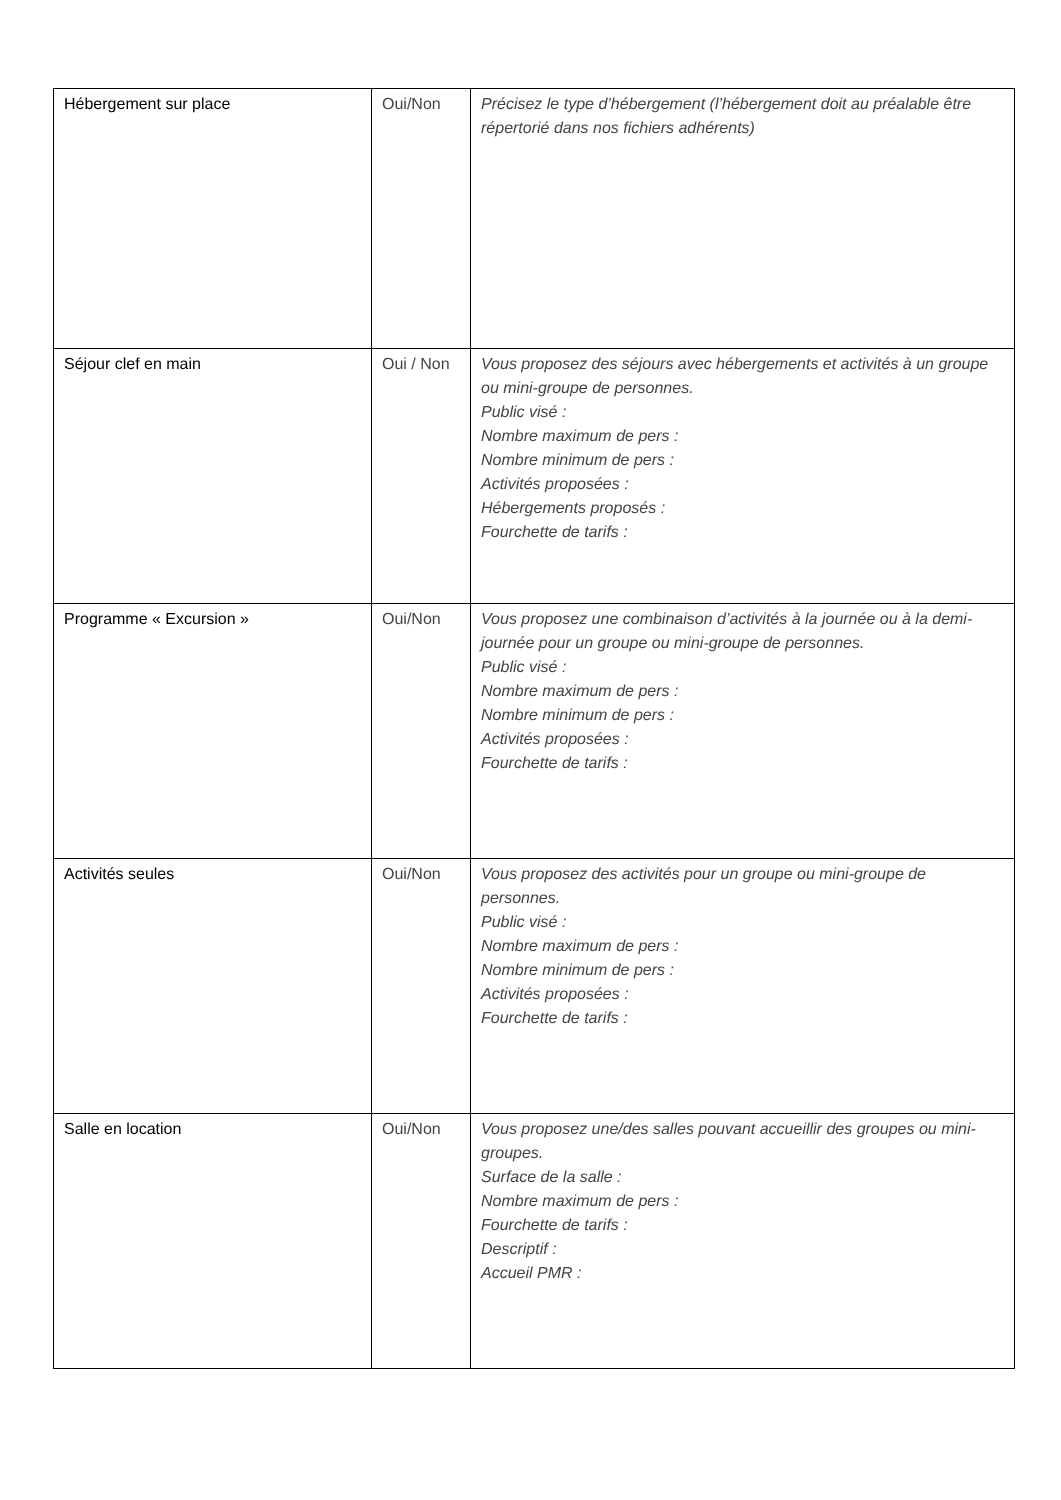| Hébergement sur place | Oui/Non | Précisez le type d’hébergement (l’hébergement doit au préalable être répertorié dans nos fichiers adhérents) |
| Séjour clef en main | Oui / Non | Vous proposez des séjours avec hébergements et activités à un groupe ou mini-groupe de personnes. Public visé : Nombre maximum de pers : Nombre minimum de pers : Activités proposées : Hébergements proposés : Fourchette de tarifs : |
| Programme « Excursion » | Oui/Non | Vous proposez une combinaison d’activités à la journée ou à la demi-journée pour un groupe ou mini-groupe de personnes. Public visé : Nombre maximum de pers : Nombre minimum de pers : Activités proposées : Fourchette de tarifs : |
| Activités seules | Oui/Non | Vous proposez des activités pour un groupe ou mini-groupe de personnes. Public visé : Nombre maximum de pers : Nombre minimum de pers : Activités proposées : Fourchette de tarifs : |
| Salle en location | Oui/Non | Vous proposez une/des salles pouvant accueillir des groupes ou mini-groupes. Surface de la salle : Nombre maximum de pers : Fourchette de tarifs : Descriptif : Accueil PMR : |